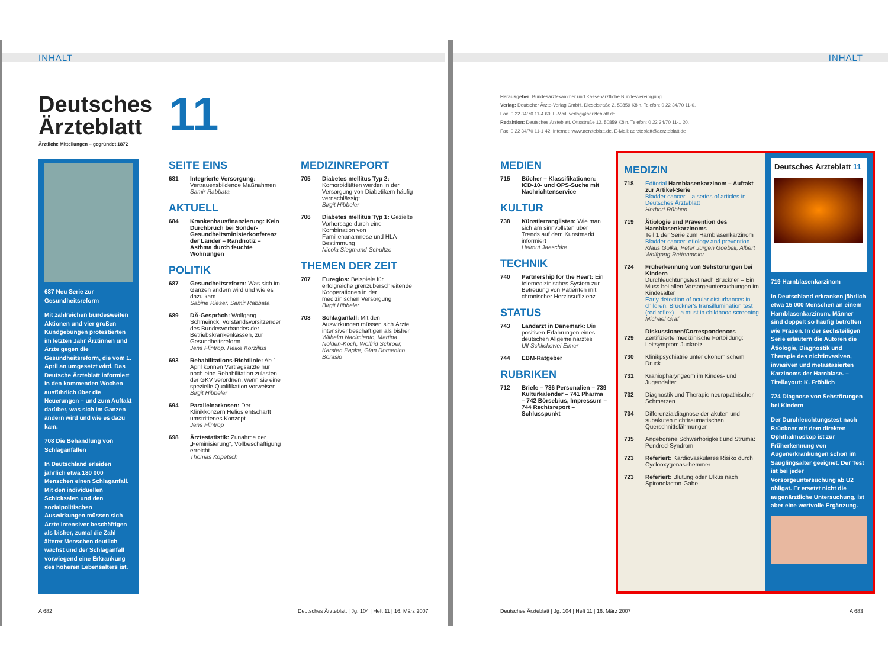INHALT
Deutsches
Ärzteblatt
Ärztliche Mitteilungen – gegründet 1872
687 Neu Serie zur Gesundheitsreform
Mit zahlreichen bundesweiten Aktionen und vier großen Kundgebungen protestierten im letzten Jahr Ärztinnen und Ärzte gegen die Gesundheitsreform, die vom 1. April an umgesetzt wird. Das Deutsche Ärzteblatt informiert in den kommenden Wochen ausführlich über die Neuerungen – und zum Auftakt darüber, was sich im Ganzen ändern wird und wie es dazu kam.
708 Die Behandlung von Schlaganfällen
In Deutschland erleiden jährlich etwa 180 000 Menschen einen Schlaganfall. Mit den individuellen Schicksalen und den sozialpolitischen Auswirkungen müssen sich Ärzte intensiver beschäftigen als bisher, zumal die Zahl älterer Menschen deutlich wächst und der Schlaganfall vorwiegend eine Erkrankung des höheren Lebensalters ist.
11
SEITE EINS
681 Integrierte Versorgung: Vertrauensbildende Maßnahmen
Samir Rabbata
AKTUELL
684 Krankenhausfinanzierung: Kein Durchbruch bei Sonder-Gesundheitsministerkonferenz der Länder – Randnotiz – Asthma durch feuchte Wohnungen
POLITIK
687 Gesundheitsreform: Was sich im Ganzen ändern wird und wie es dazu kam
Sabine Rieser, Samir Rabbata
689 DÄ-Gespräch: Wolfgang Schmeinck, Vorstandsvorsitzender des Bundesverbandes der Betriebskrankenkassen, zur Gesundheitsreform
Jens Flintrop, Heike Korzilius
693 Rehabilitations-Richtlinie: Ab 1. April können Vertragsärzte nur noch eine Rehabilitation zulasten der GKV verordnen, wenn sie eine spezielle Qualifikation vorweisen
Birgit Hibbeler
694 Parallelnarkosen: Der Klinikkonzern Helios entschärft umstrittenes Konzept
Jens Flintrop
698 Ärztestatistik: Zunahme der „Feminisierung“, Vollbeschäftigung erreicht
Thomas Kopetsch
MEDIZINREPORT
705 Diabetes mellitus Typ 2: Komorbiditäten werden in der Versorgung von Diabetikern häufig vernachlässigt
Birgit Hibbeler
706 Diabetes mellitus Typ 1: Gezielte Vorhersage durch eine Kombination von Familienanamnese und HLA-Bestimmung
Nicola Siegmund-Schultze
THEMEN DER ZEIT
707 Euregios: Beispiele für erfolgreiche grenzüberschreitende Kooperationen in der medizinischen Versorgung
Birgit Hibbeler
708 Schlaganfall: Mit den Auswirkungen müssen sich Ärzte intensiver beschäftigen als bisher
Wilhelm Nacimiento, Martina Nolden-Koch, Wolfrid Schröer, Karsten Papke, Gian Domenico Borasio
A 682
Deutsches Ärzteblatt | Jg. 104 | Heft 11 | 16. März 2007
INHALT
Herausgeber: Bundesärztekammer und Kassenärztliche Bundesvereinigung
Verlag: Deutscher Ärzte-Verlag GmbH, Dieselstraße 2, 50859 Köln, Telefon: 0 22 34/70 11-0,
Fax: 0 22 34/70 11-4 60, E-Mail: verlag@aerzteblatt.de
Redaktion: Deutsches Ärzteblatt, Ottostraße 12, 50859 Köln, Telefon: 0 22 34/70 11-1 20,
Fax: 0 22 34/70 11-1 42, Internet: www.aerzteblatt.de, E-Mail: aerzteblatt@aerzteblatt.de
MEDIEN
715 Bücher – Klassifikationen: ICD-10- und OPS-Suche mit Nachrichtenservice
KULTUR
738 Künstlerranglisten: Wie man sich am sinnvollsten über Trends auf dem Kunstmarkt informiert
Helmut Jaeschke
TECHNIK
740 Partnership for the Heart: Ein telemedizinisches System zur Betreuung von Patienten mit chronischer Herzinsuffizienz
STATUS
743 Landarzt in Dänemark: Die positiven Erfahrungen eines deutschen Allgemeinarztes
Ulf Schlickewei Eimer
744 EBM-Ratgeber
RUBRIKEN
712 Briefe – 736 Personalien – 739 Kulturkalender – 741 Pharma – 742 Börsebius, Impressum – 744 Rechtsreport – Schlusspunkt
MEDIZIN
718 Editorial Harnblasenkarzinom – Auftakt zur Artikel-Serie
Bladder cancer – a series of articles in Deutsches Ärzteblatt
Herbert Rübben
719 Ätiologie und Prävention des Harnblasenkarzinoms
Teil 1 der Serie zum Harnblasenkarzinom
Bladder cancer: etiology and prevention
Klaus Golka, Peter Jürgen Goebell, Albert Wolfgang Rettenmeier
724 Früherkennung von Sehstörungen bei Kindern
Durchleuchtungstest nach Brückner – Ein Muss bei allen Vorsorgeuntersuchungen im Kindesalter
Early detection of ocular disturbances in children. Brückner's transillumination test (red reflex) – a must in childhood screening
Michael Gräf
Diskussionen/Correspondences
729 Zertifizierte medizinische Fortbildung: Leitsymptom Juckreiz
730 Klinikpsychiatrie unter ökonomischem Druck
731 Kraniopharyngeom im Kindes- und Jugendalter
732 Diagnostik und Therapie neuropathischer Schmerzen
734 Differenzialdiagnose der akuten und subakuten nichttraumatischen Querschnittslähmungen
735 Angeborene Schwerhörigkeit und Struma: Pendred-Syndrom
723 Referiert: Kardiovaskuläres Risiko durch Cyclooxygenasehemmer
723 Referiert: Blutung oder Ulkus nach Spironolacton-Gabe
Deutsches Ärzteblatt 11
719 Harnblasenkarzinom
In Deutschland erkranken jährlich etwa 15 000 Menschen an einem Harnblasenkarzinom. Männer sind doppelt so häufig betroffen wie Frauen. In der sechsteiligen Serie erläutern die Autoren die Ätiologie, Diagnostik und Therapie des nichtinvasiven, invasiven und metastasierten Karzinoms der Harnblase. – Titellayout: K. Fröhlich
724 Diagnose von Sehstörungen bei Kindern
Der Durchleuchtungstest nach Brückner mit dem direkten Ophthalmoskop ist zur Früherkennung von Augenerkrankungen schon im Säuglingsalter geeignet. Der Test ist bei jeder Vorsorgeuntersuchung ab U2 obligat. Er ersetzt nicht die augenärztliche Untersuchung, ist aber eine wertvolle Ergänzung.
Deutsches Ärzteblatt | Jg. 104 | Heft 11 | 16. März 2007
A 683